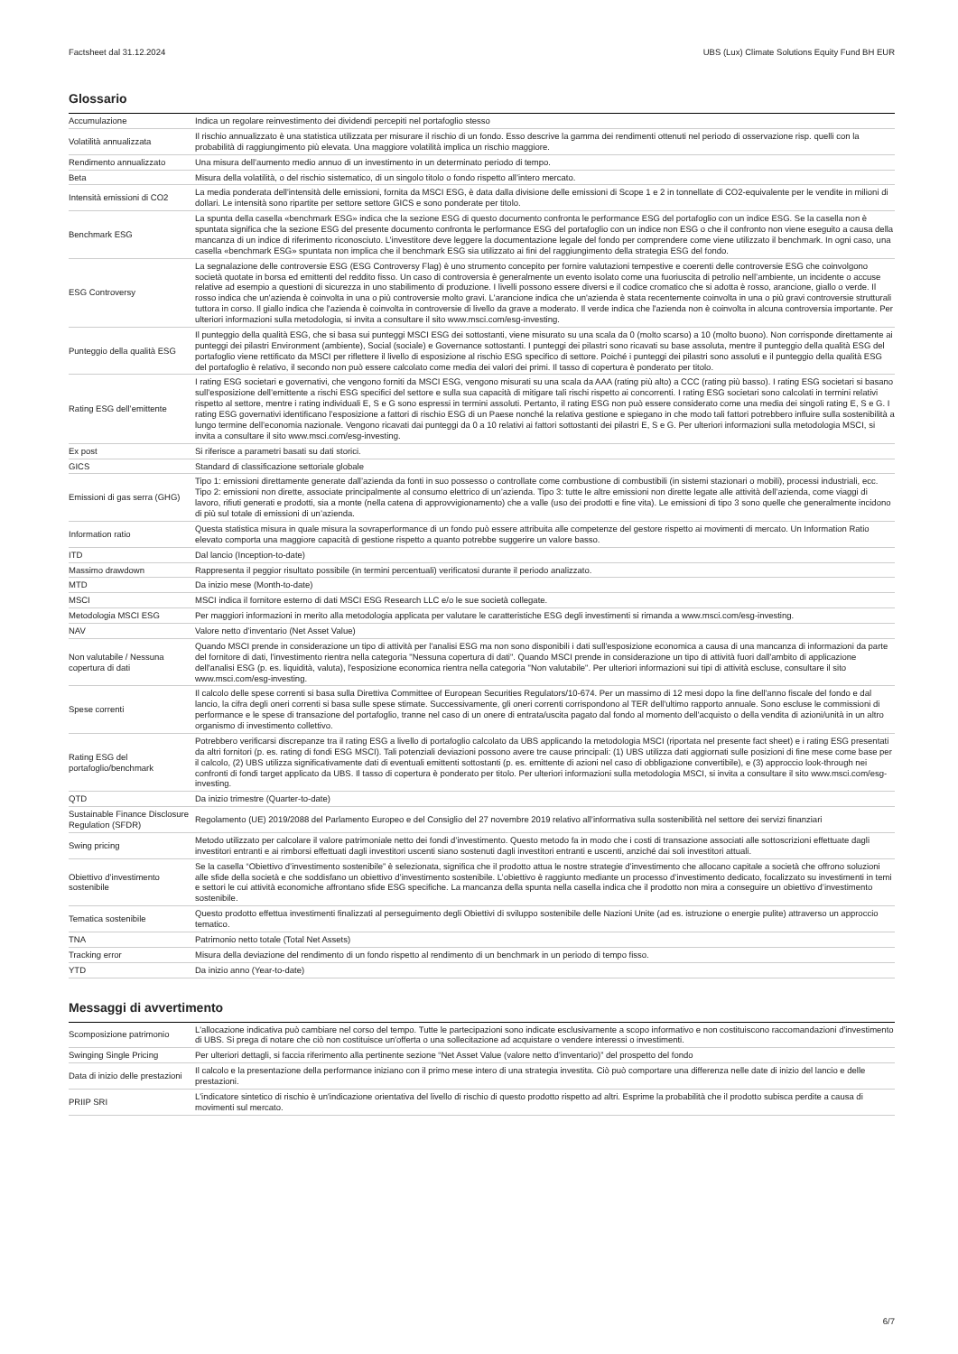Factsheet dal 31.12.2024 UBS (Lux) Climate Solutions Equity Fund BH EUR
Glossario
| Accumulazione | Indica un regolare reinvestimento dei dividendi percepiti nel portafoglio stesso |
| Volatilità annualizzata | Il rischio annualizzato è una statistica utilizzata per misurare il rischio di un fondo. Esso descrive la gamma dei rendimenti ottenuti nel periodo di osservazione risp. quelli con la probabilità di raggiungimento più elevata. Una maggiore volatilità implica un rischio maggiore. |
| Rendimento annualizzato | Una misura dell’aumento medio annuo di un investimento in un determinato periodo di tempo. |
| Beta | Misura della volatilità, o del rischio sistematico, di un singolo titolo o fondo rispetto all’intero mercato. |
| Intensità emissioni di CO2 | La media ponderata dell'intensità delle emissioni, fornita da MSCI ESG, è data dalla divisione delle emissioni di Scope 1 e 2 in tonnellate di CO2-equivalente per le vendite in milioni di dollari. Le intensità sono ripartite per settore settore GICS e sono ponderate per titolo. |
| Benchmark ESG | La spunta della casella «benchmark ESG» indica che la sezione ESG di questo documento confronta le performance ESG del portafoglio con un indice ESG. Se la casella non è spuntata significa che la sezione ESG del presente documento confronta le performance ESG del portafoglio con un indice non ESG o che il confronto non viene eseguito a causa della mancanza di un indice di riferimento riconosciuto. L’investitore deve leggere la documentazione legale del fondo per comprendere come viene utilizzato il benchmark. In ogni caso, una casella «benchmark ESG» spuntata non implica che il benchmark ESG sia utilizzato ai fini del raggiungimento della strategia ESG del fondo. |
| ESG Controversy | La segnalazione delle controversie ESG (ESG Controversy Flag) è uno strumento concepito per fornire valutazioni tempestive e coerenti delle controversie ESG che coinvolgono società quotate in borsa ed emittenti del reddito fisso. Un caso di controversia è generalmente un evento isolato come una fuoriuscita di petrolio nell’ambiente, un incidente o accuse relative ad esempio a questioni di sicurezza in uno stabilimento di produzione. I livelli possono essere diversi e il codice cromatico che si adotta è rosso, arancione, giallo o verde. Il rosso indica che un'azienda è coinvolta in una o più controversie molto gravi. L'arancione indica che un'azienda è stata recentemente coinvolta in una o più gravi controversie strutturali tuttora in corso. Il giallo indica che l'azienda è coinvolta in controversie di livello da grave a moderato. Il verde indica che l'azienda non è coinvolta in alcuna controversia importante. Per ulteriori informazioni sulla metodologia, si invita a consultare il sito www.msci.com/esg-investing. |
| Punteggio della qualità ESG | Il punteggio della qualità ESG, che si basa sui punteggi MSCI ESG dei sottostanti, viene misurato su una scala da 0 (molto scarso) a 10 (molto buono). Non corrisponde direttamente ai punteggi dei pilastri Environment (ambiente), Social (sociale) e Governance sottostanti. I punteggi dei pilastri sono ricavati su base assoluta, mentre il punteggio della qualità ESG del portafoglio viene rettificato da MSCI per riflettere il livello di esposizione al rischio ESG specifico di settore. Poiché i punteggi dei pilastri sono assoluti e il punteggio della qualità ESG del portafoglio è relativo, il secondo non può essere calcolato come media dei valori dei primi. Il tasso di copertura è ponderato per titolo. |
| Rating ESG dell’emittente | I rating ESG societari e governativi, che vengono forniti da MSCI ESG, vengono misurati su una scala da AAA (rating più alto) a CCC (rating più basso). I rating ESG societari si basano sull’esposizione dell’emittente a rischi ESG specifici del settore e sulla sua capacità di mitigare tali rischi rispetto ai concorrenti. I rating ESG societari sono calcolati in termini relativi rispetto al settore, mentre i rating individuali E, S e G sono espressi in termini assoluti. Pertanto, il rating ESG non può essere considerato come una media dei singoli rating E, S e G. I rating ESG governativi identificano l’esposizione a fattori di rischio ESG di un Paese nonché la relativa gestione e spiegano in che modo tali fattori potrebbero influire sulla sostenibilità a lungo termine dell’economia nazionale. Vengono ricavati dai punteggi da 0 a 10 relativi ai fattori sottostanti dei pilastri E, S e G. Per ulteriori informazioni sulla metodologia MSCI, si invita a consultare il sito www.msci.com/esg-investing. |
| Ex post | Si riferisce a parametri basati su dati storici. |
| GICS | Standard di classificazione settoriale globale |
| Emissioni di gas serra (GHG) | Tipo 1: emissioni direttamente generate dall’azienda da fonti in suo possesso o controllate come combustione di combustibili (in sistemi stazionari o mobili), processi industriali, ecc. Tipo 2: emissioni non dirette, associate principalmente al consumo elettrico di un’azienda. Tipo 3: tutte le altre emissioni non dirette legate alle attività dell’azienda, come viaggi di lavoro, rifiuti generati e prodotti, sia a monte (nella catena di approvvigionamento) che a valle (uso dei prodotti e fine vita). Le emissioni di tipo 3 sono quelle che generalmente incidono di più sul totale di emissioni di un’azienda. |
| Information ratio | Questa statistica misura in quale misura la sovraperformance di un fondo può essere attribuita alle competenze del gestore rispetto ai movimenti di mercato. Un Information Ratio elevato comporta una maggiore capacità di gestione rispetto a quanto potrebbe suggerire un valore basso. |
| ITD | Dal lancio (Inception-to-date) |
| Massimo drawdown | Rappresenta il peggior risultato possibile (in termini percentuali) verificatosi durante il periodo analizzato. |
| MTD | Da inizio mese (Month-to-date) |
| MSCI | MSCI indica il fornitore esterno di dati MSCI ESG Research LLC e/o le sue società collegate. |
| Metodologia MSCI ESG | Per maggiori informazioni in merito alla metodologia applicata per valutare le caratteristiche ESG degli investimenti si rimanda a www.msci.com/esg-investing. |
| NAV | Valore netto d’inventario (Net Asset Value) |
| Non valutabile / Nessuna copertura di dati | Quando MSCI prende in considerazione un tipo di attività per l'analisi ESG ma non sono disponibili i dati sull'esposizione economica a causa di una mancanza di informazioni da parte del fornitore di dati, l'investimento rientra nella categoria "Nessuna copertura di dati". Quando MSCI prende in considerazione un tipo di attività fuori dall'ambito di applicazione dell'analisi ESG (p. es. liquidità, valuta), l'esposizione economica rientra nella categoria "Non valutabile". Per ulteriori informazioni sui tipi di attività escluse, consultare il sito www.msci.com/esg-investing. |
| Spese correnti | Il calcolo delle spese correnti si basa sulla Direttiva Committee of European Securities Regulators/10-674. Per un massimo di 12 mesi dopo la fine dell'anno fiscale del fondo e dal lancio, la cifra degli oneri correnti si basa sulle spese stimate. Successivamente, gli oneri correnti corrispondono al TER dell'ultimo rapporto annuale. Sono escluse le commissioni di performance e le spese di transazione del portafoglio, tranne nel caso di un onere di entrata/uscita pagato dal fondo al momento dell'acquisto o della vendita di azioni/unità in un altro organismo di investimento collettivo. |
| Rating ESG del portafoglio/benchmark | Potrebbero verificarsi discrepanze tra il rating ESG a livello di portafoglio calcolato da UBS applicando la metodologia MSCI (riportata nel presente fact sheet) e i rating ESG presentati da altri fornitori (p. es. rating di fondi ESG MSCI). Tali potenziali deviazioni possono avere tre cause principali: (1) UBS utilizza dati aggiornati sulle posizioni di fine mese come base per il calcolo, (2) UBS utilizza significativamente dati di eventuali emittenti sottostanti (p. es. emittente di azioni nel caso di obbligazione convertibile), e (3) approccio look-through nei confronti di fondi target applicato da UBS. Il tasso di copertura è ponderato per titolo. Per ulteriori informazioni sulla metodologia MSCI, si invita a consultare il sito www.msci.com/esg-investing. |
| QTD | Da inizio trimestre (Quarter-to-date) |
| Sustainable Finance Disclosure Regulation (SFDR) | Regolamento (UE) 2019/2088 del Parlamento Europeo e del Consiglio del 27 novembre 2019 relativo all’informativa sulla sostenibilità nel settore dei servizi finanziari |
| Swing pricing | Metodo utilizzato per calcolare il valore patrimoniale netto dei fondi d’investimento. Questo metodo fa in modo che i costi di transazione associati alle sottoscrizioni effettuate dagli investitori entranti e ai rimborsi effettuati dagli investitori uscenti siano sostenuti dagli investitori entranti e uscenti, anziché dai soli investitori attuali. |
| Obiettivo d’investimento sostenibile | Se la casella “Obiettivo d’investimento sostenibile” è selezionata, significa che il prodotto attua le nostre strategie d’investimento che allocano capitale a società che offrono soluzioni alle sfide della società e che soddisfano un obiettivo d’investimento sostenibile. L’obiettivo è raggiunto mediante un processo d’investimento dedicato, focalizzato su investimenti in temi e settori le cui attività economiche affrontano sfide ESG specifiche. La mancanza della spunta nella casella indica che il prodotto non mira a conseguire un obiettivo d’investimento sostenibile. |
| Tematica sostenibile | Questo prodotto effettua investimenti finalizzati al perseguimento degli Obiettivi di sviluppo sostenibile delle Nazioni Unite (ad es. istruzione o energie pulite) attraverso un approccio tematico. |
| TNA | Patrimonio netto totale (Total Net Assets) |
| Tracking error | Misura della deviazione del rendimento di un fondo rispetto al rendimento di un benchmark in un periodo di tempo fisso. |
| YTD | Da inizio anno (Year-to-date) |
Messaggi di avvertimento
| Scomposizione patrimonio | L'allocazione indicativa può cambiare nel corso del tempo. Tutte le partecipazioni sono indicate esclusivamente a scopo informativo e non costituiscono raccomandazioni d'investimento di UBS. Si prega di notare che ciò non costituisce un'offerta o una sollecitazione ad acquistare o vendere interessi o investimenti. |
| Swinging Single Pricing | Per ulteriori dettagli, si faccia riferimento alla pertinente sezione “Net Asset Value (valore netto d’inventario)” del prospetto del fondo |
| Data di inizio delle prestazioni | Il calcolo e la presentazione della performance iniziano con il primo mese intero di una strategia investita. Ciò può comportare una differenza nelle date di inizio del lancio e delle prestazioni. |
| PRIIP SRI | L'indicatore sintetico di rischio è un'indicazione orientativa del livello di rischio di questo prodotto rispetto ad altri. Esprime la probabilità che il prodotto subisca perdite a causa di movimenti sul mercato. |
6/7